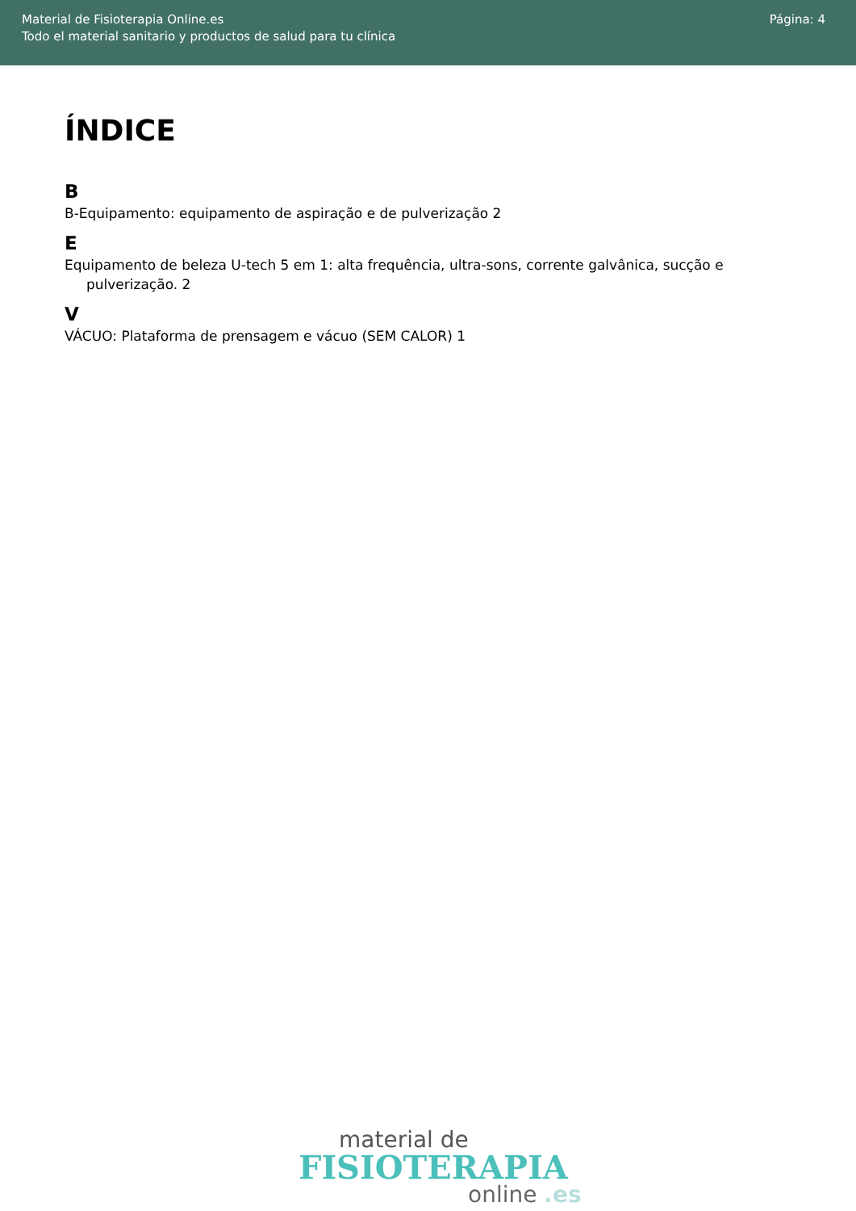Material de Fisioterapia Online.es
Todo el material sanitario y productos de salud para tu clínica
Página: 4
ÍNDICE
B
B-Equipamento: equipamento de aspiração e de pulverização 2
E
Equipamento de beleza U-tech 5 em 1: alta frequência, ultra-sons, corrente galvânica, sucção e pulverização. 2
V
VÁCUO: Plataforma de prensagem e vácuo (SEM CALOR) 1
material de
FISIOTERAPIA
online .es